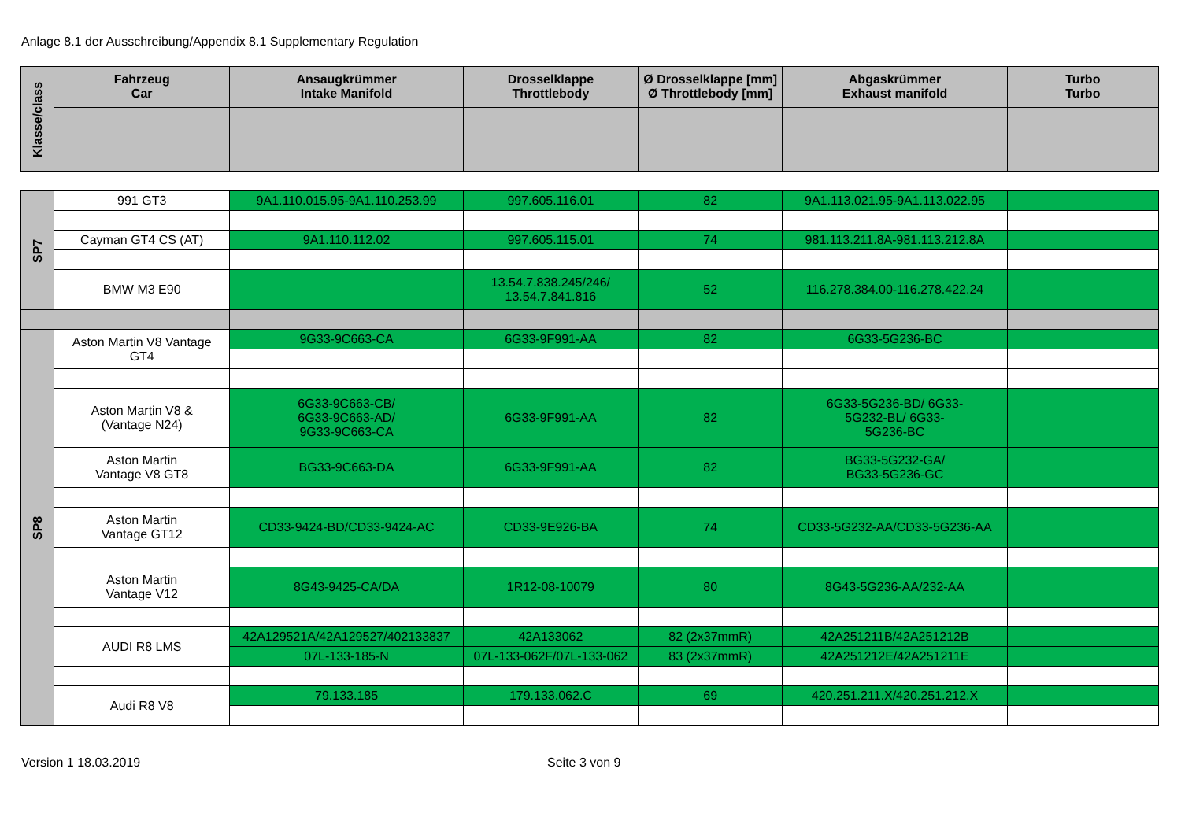Anlage 8.1 der Ausschreibung/Appendix 8.1 Supplementary Regulation
| Klasse/class | Fahrzeug Car | Ansaugkrümmer Intake Manifold | Drosselklappe Throttlebody | Ø Drosselklappe [mm] Ø Throttlebody [mm] | Abgaskrümmer Exhaust manifold | Turbo Turbo |
| --- | --- | --- | --- | --- | --- | --- |
| SP7 | 991 GT3 | 9A1.110.015.95-9A1.110.253.99 | 997.605.116.01 | 82 | 9A1.113.021.95-9A1.113.022.95 | |
| | Cayman GT4 CS (AT) | 9A1.110.112.02 | 997.605.115.01 | 74 | 981.113.211.8A-981.113.212.8A | |
| | BMW M3 E90 | | 13.54.7.838.245/246/ 13.54.7.841.816 | 52 | 116.278.384.00-116.278.422.24 | |
| SP8 | Aston Martin V8 Vantage GT4 | 9G33-9C663-CA | 6G33-9F991-AA | 82 | 6G33-5G236-BC | |
| | Aston Martin V8 & (Vantage N24) | 6G33-9C663-CB/ 6G33-9C663-AD/ 9G33-9C663-CA | 6G33-9F991-AA | 82 | 6G33-5G236-BD/ 6G33- 5G232-BL/ 6G33- 5G236-BC | |
| | Aston Martin Vantage V8 GT8 | BG33-9C663-DA | 6G33-9F991-AA | 82 | BG33-5G232-GA/ BG33-5G236-GC | |
| | Aston Martin Vantage GT12 | CD33-9424-BD/CD33-9424-AC | CD33-9E926-BA | 74 | CD33-5G232-AA/CD33-5G236-AA | |
| | Aston Martin Vantage V12 | 8G43-9425-CA/DA | 1R12-08-10079 | 80 | 8G43-5G236-AA/232-AA | |
| | AUDI R8 LMS | 42A129521A/42A129527/402133837 | 42A133062 | 82 (2x37mmR) | 42A251211B/42A251212B | |
| | | 07L-133-185-N | 07L-133-062F/07L-133-062 | 83 (2x37mmR) | 42A251212E/42A251211E | |
| | Audi R8 V8 | 79.133.185 | 179.133.062.C | 69 | 420.251.211.X/420.251.212.X | |
Version 1 18.03.2019 Seite 3 von 9